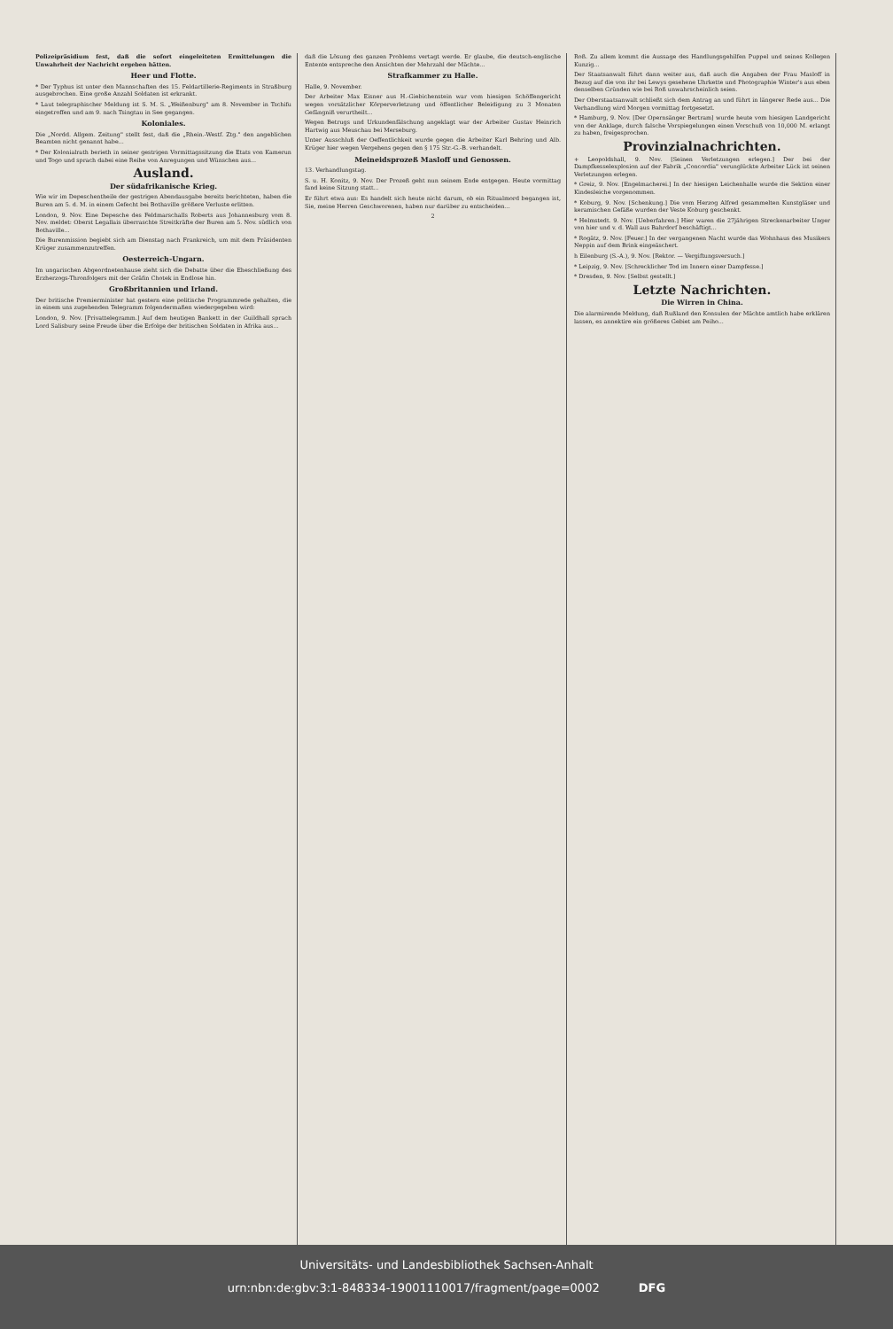Polizeipräsidium fest, daß die sofort eingeleiteten Ermittelungen die Unwahrheit der Nachricht ergeben hätten.
Heer und Flotte.
* Der Typhus ist unter den Mannschaften des 15. Feldartillerie-Regiments in Straßburg ausgebrochen. Eine große Anzahl Soldaten ist erkrankt.
* Laut telegraphischer Meldung ist S. M. S. „Weißenburg" am 8. November in Tschifu eingetroffen und am 9. nach Tsingtau in See gegangen.
Koloniales.
Die „Nordd. Allgem. Zeitung" stellt fest, daß die „Rhein.-Westf. Ztg." den angeblichen Beamten nicht genannt habe...
* Der Kolonialrath berieth in seiner gestrigen Vormittagssitzung die Etats von Kamerun und Togo und sprach dabei eine Reihe von Anregungen und Wünschen aus...
Ausland.
Der südafrikanische Krieg.
Wie wir im Depeschentheile der gestrigen Abendausgabe bereits berichteten, haben die Buren am 5. d. M. in einem Gefecht bei Bothaville größere Verluste erlitten.
London, 9. Nov. Eine Depesche des Feldmarschalls Roberts aus Johannesburg vom 8. Nov. meldet: Oberst Legallais überraschte Streitkräfte der Buren am 5. Nov. südlich von Bothaville...
Die Burenmission begiebt sich am Dienstag nach Frankreich, um mit dem Präsidenten Krüger zusammenzutreffen.
Oesterreich-Ungarn.
Im ungarischen Abgeordnetenhause zieht sich die Debatte über die Eheschließung des Erzherzogs-Thronfolgers mit der Gräfin Chotek in Endlose hin.
Großbritannien und Irland.
Der britische Premierminister hat gestern eine politische Programmrede gehalten, die in einem uns zugehenden Telegramm folgendermaßen wiedergegeben wird:
London, 9. Nov. [Privattelegramm.] Auf dem heutigen Bankett in der Guildhall sprach Lord Salisbury seine Freude über die Erfolge der britischen Soldaten in Afrika aus...
daß die Lösung des ganzen Problems vertagt werde. Er glaube, die deutsch-englische Entente entspreche den Ansichten der Mehrzahl der Mächte...
Strafkammer zu Halle.
Halle, 9. November.
Der Arbeiter Max Eisner aus H.-Giebichenstein war vom hiesigen Schöffengericht wegen vorsätzlicher Körperverletzung und öffentlicher Beleidigung zu 3 Monaten Gefängniß verurtheilt...
Wegen Betrugs und Urkundenfälschung angeklagt war der Arbeiter Gustav Heinrich Hartwig aus Meuschau bei Merseburg.
Unter Ausschluß der Oeffentlichkeit wurde gegen die Arbeiter Karl Behring und Alb. Krüger hier wegen Vergehens gegen den § 175 Str.-G.-B. verhandelt.
Meineidsprozeß Masloff und Genossen.
13. Verhandlungstag.
S. u. H. Konitz, 9. Nov. Der Prozeß geht nun seinem Ende entgegen. Heute vormittag fand keine Sitzung statt...
Er führt etwa aus: Es handelt sich heute nicht darum, ob ein Ritualmord begangen ist, Sie, meine Herren Geschworenen, haben nur darüber zu entscheiden...
2
Roß. Zu allem kommt die Aussage des Handlungsgehilfen Puppel und seines Kollegen Kunzig...
Der Staatsanwalt führt dann weiter aus, daß auch die Angaben der Frau Masloff in Bezug auf die von ihr bei Lewys gesehene Uhrkette und Photographie Winter's aus eben denselben Gründen wie bei Roß unwahrscheinlich seien.
Der Oberstaatsanwalt schließt sich dem Antrag an und führt in längerer Rede aus... Die Verhandlung wird Morgen vormittag fortgesetzt.
* Hamburg, 9. Nov. [Der Opernsänger Bertram] wurde heute vom hiesigen Landgericht von der Anklage, durch falsche Vorspiegelungen einen Vorschuß von 10,000 M. erlangt zu haben, freigesprochen.
Provinzialnachrichten.
+ Leopoldshall, 9. Nov. [Seinen Verletzungen erlegen.] Der bei der Dampfkesselexplosion auf der Fabrik „Concordia" verunglückte Arbeiter Lück ist seinen Verletzungen erlegen.
* Greiz, 9. Nov. [Engelmacherei.] In der hiesigen Leichenhalle wurde die Sektion einer Kindesleiche vorgenommen.
* Koburg, 9. Nov. [Schenkung.] Die vom Herzog Alfred gesammelten Kunstgläser und keramischen Gefäße wurden der Veste Koburg geschenkt.
* Helmstedt. 9. Nov. [Ueberfahren.] Hier waren die 27jährigen Streckenarbeiter Unger von hier und v. d. Wall aus Bahrdorf beschäftigt...
* Rogätz, 9. Nov. [Feuer.] In der vergangenen Nacht wurde das Wohnhaus des Musikers Neppin auf dem Brink eingeäschert.
h Eilenburg (S.-A.), 9. Nov. [Rektor. — Vergiftungsversuch.]
* Leipzig, 9. Nov. [Schrecklicher Tod im Innern einer Dampfesse.]
* Dresden, 9. Nov. [Selbst gestellt.]
Letzte Nachrichten.
Die Wirren in China.
Die alarmirende Meldung, daß Rußland den Konsulen der Mächte amtlich habe erklären lassen, es annektire ein größeres Gebiet am Peiho...
Universitäts- und Landesbibliothek Sachsen-Anhalt
urn:nbn:de:gbv:3:1-848334-19001110017/fragment/page=0002 DFG